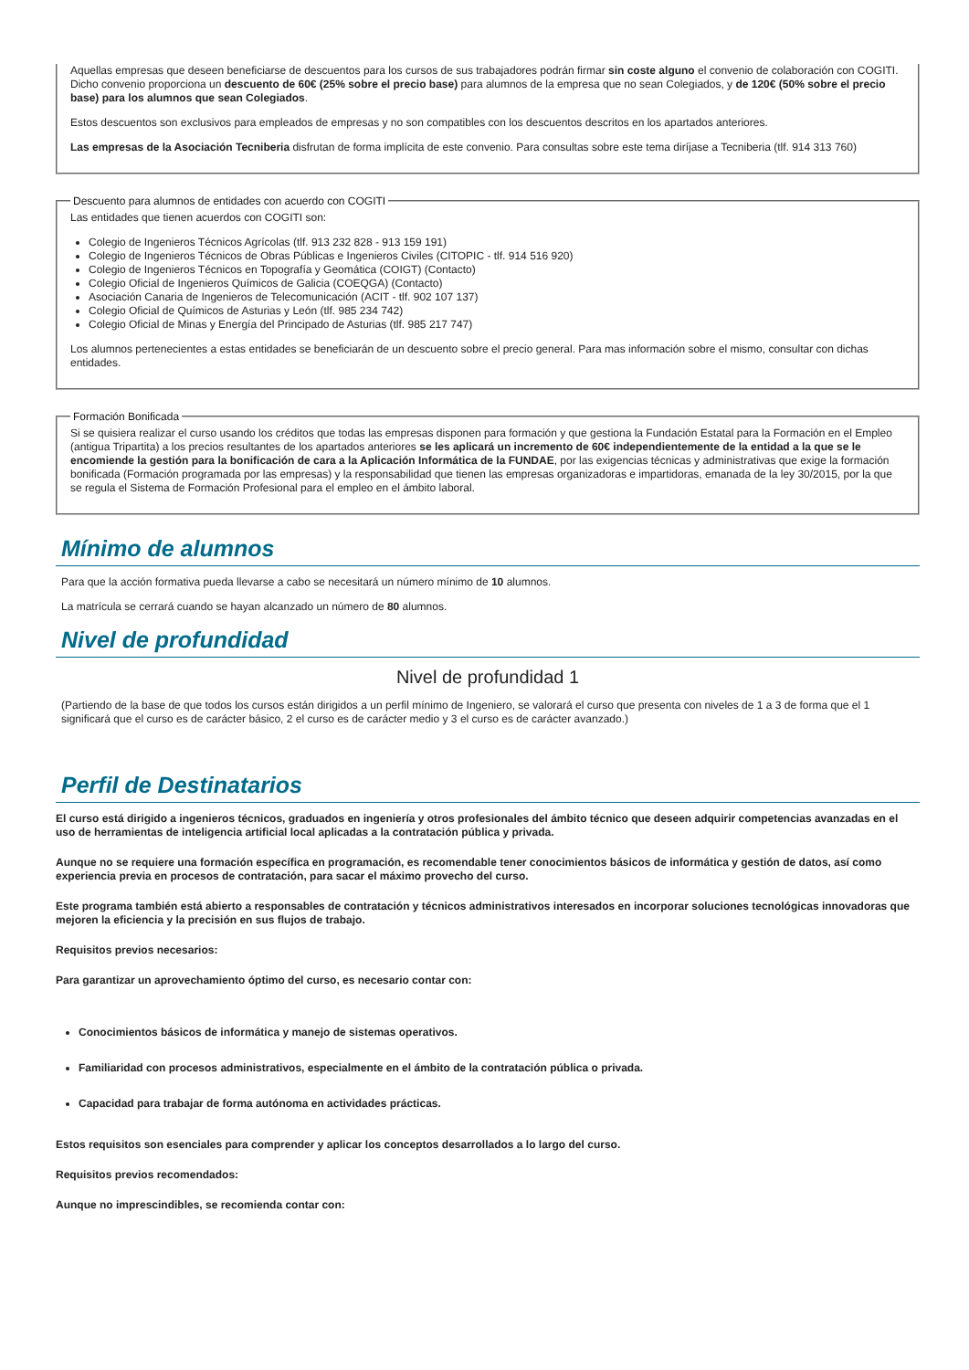Aquellas empresas que deseen beneficiarse de descuentos para los cursos de sus trabajadores podrán firmar sin coste alguno el convenio de colaboración con COGITI. Dicho convenio proporciona un descuento de 60€ (25% sobre el precio base) para alumnos de la empresa que no sean Colegiados, y de 120€ (50% sobre el precio base) para los alumnos que sean Colegiados.
Estos descuentos son exclusivos para empleados de empresas y no son compatibles con los descuentos descritos en los apartados anteriores.
Las empresas de la Asociación Tecniberia disfrutan de forma implícita de este convenio. Para consultas sobre este tema diríjase a Tecniberia (tlf. 914 313 760)
Descuento para alumnos de entidades con acuerdo con COGITI
Las entidades que tienen acuerdos con COGITI son:
Colegio de Ingenieros Técnicos Agrícolas (tlf. 913 232 828 - 913 159 191)
Colegio de Ingenieros Técnicos de Obras Públicas e Ingenieros Civiles (CITOPIC - tlf. 914 516 920)
Colegio de Ingenieros Técnicos en Topografía y Geomática (COIGT) (Contacto)
Colegio Oficial de Ingenieros Químicos de Galicia (COEQGA) (Contacto)
Asociación Canaria de Ingenieros de Telecomunicación (ACIT - tlf. 902 107 137)
Colegio Oficial de Químicos de Asturias y León (tlf. 985 234 742)
Colegio Oficial de Minas y Energía del Principado de Asturias (tlf. 985 217 747)
Los alumnos pertenecientes a estas entidades se beneficiarán de un descuento sobre el precio general. Para mas información sobre el mismo, consultar con dichas entidades.
Formación Bonificada
Si se quisiera realizar el curso usando los créditos que todas las empresas disponen para formación y que gestiona la Fundación Estatal para la Formación en el Empleo (antigua Tripartita) a los precios resultantes de los apartados anteriores se les aplicará un incremento de 60€ independientemente de la entidad a la que se le encomiende la gestión para la bonificación de cara a la Aplicación Informática de la FUNDAE, por las exigencias técnicas y administrativas que exige la formación bonificada (Formación programada por las empresas) y la responsabilidad que tienen las empresas organizadoras e impartidoras, emanada de la ley 30/2015, por la que se regula el Sistema de Formación Profesional para el empleo en el ámbito laboral.
Mínimo de alumnos
Para que la acción formativa pueda llevarse a cabo se necesitará un número mínimo de 10 alumnos.
La matrícula se cerrará cuando se hayan alcanzado un número de 80 alumnos.
Nivel de profundidad
Nivel de profundidad 1
(Partiendo de la base de que todos los cursos están dirigidos a un perfil mínimo de Ingeniero, se valorará el curso que presenta con niveles de 1 a 3 de forma que el 1 significará que el curso es de carácter básico, 2 el curso es de carácter medio y 3 el curso es de carácter avanzado.)
Perfil de Destinatarios
El curso está dirigido a ingenieros técnicos, graduados en ingeniería y otros profesionales del ámbito técnico que deseen adquirir competencias avanzadas en el uso de herramientas de inteligencia artificial local aplicadas a la contratación pública y privada.
Aunque no se requiere una formación específica en programación, es recomendable tener conocimientos básicos de informática y gestión de datos, así como experiencia previa en procesos de contratación, para sacar el máximo provecho del curso.
Este programa también está abierto a responsables de contratación y técnicos administrativos interesados en incorporar soluciones tecnológicas innovadoras que mejoren la eficiencia y la precisión en sus flujos de trabajo.
Requisitos previos necesarios:
Para garantizar un aprovechamiento óptimo del curso, es necesario contar con:
Conocimientos básicos de informática y manejo de sistemas operativos.
Familiaridad con procesos administrativos, especialmente en el ámbito de la contratación pública o privada.
Capacidad para trabajar de forma autónoma en actividades prácticas.
Estos requisitos son esenciales para comprender y aplicar los conceptos desarrollados a lo largo del curso.
Requisitos previos recomendados:
Aunque no imprescindibles, se recomienda contar con: